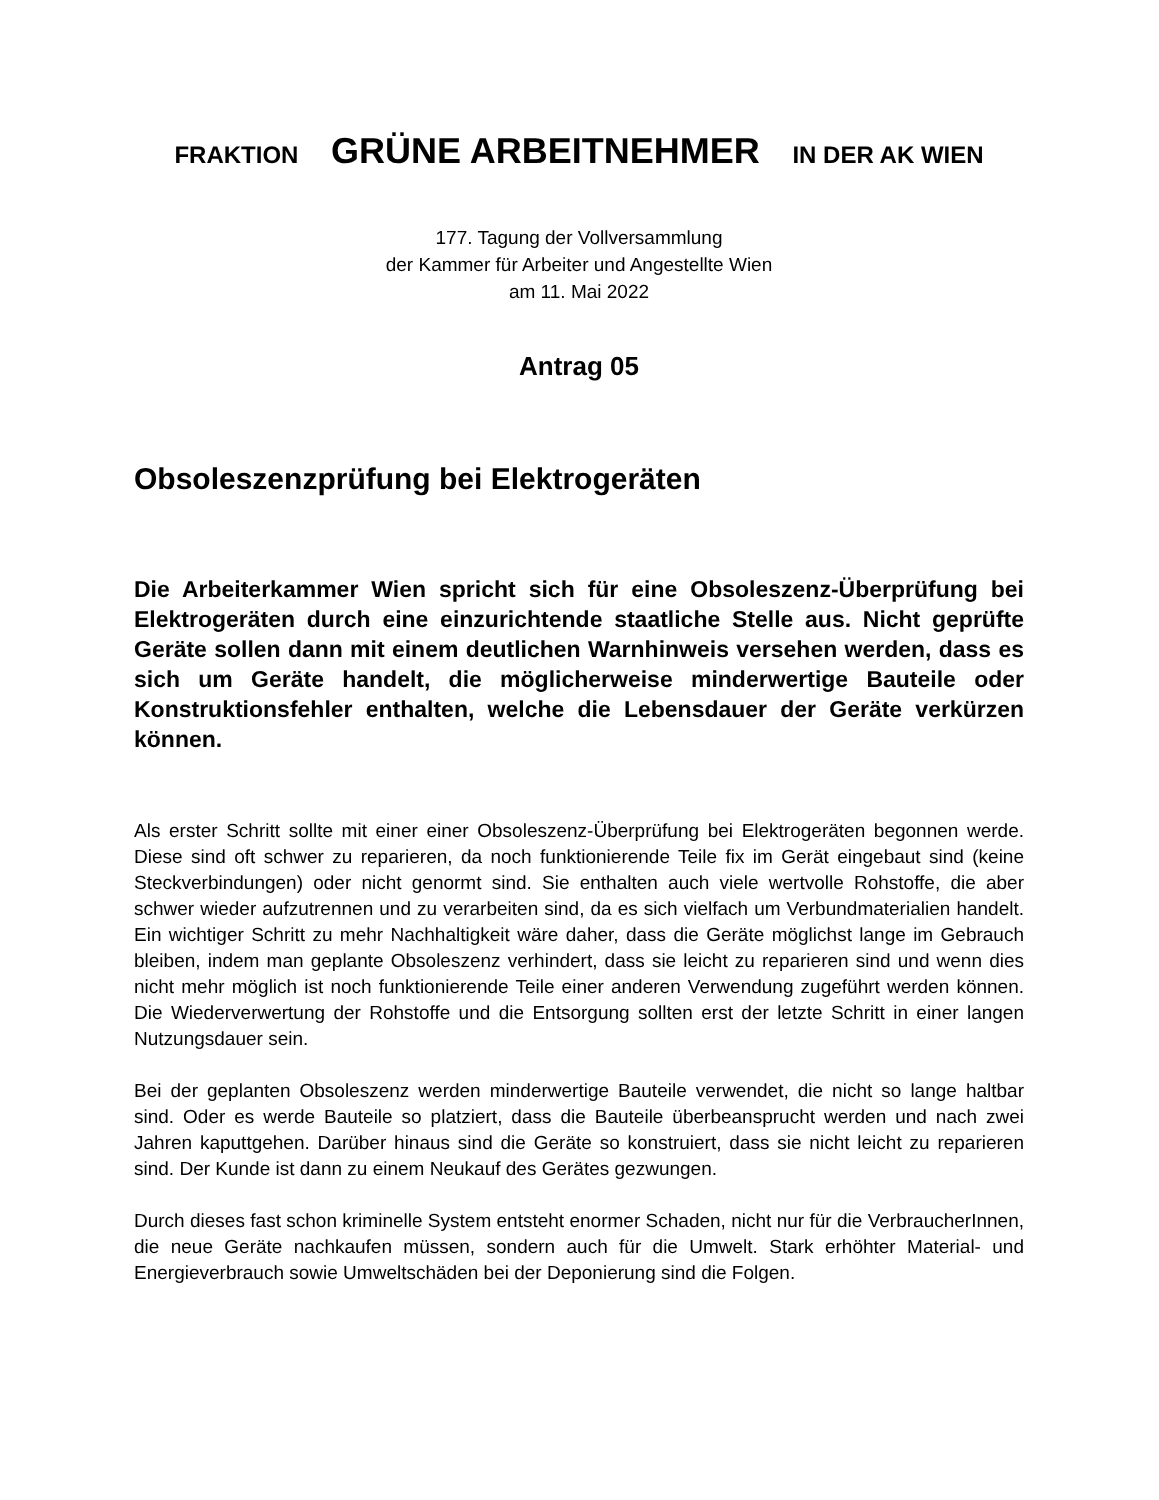FRAKTION GRÜNE ARBEITNEHMER IN DER AK WIEN
177. Tagung der Vollversammlung
der Kammer für Arbeiter und Angestellte Wien
am 11. Mai 2022
Antrag 05
Obsoleszenzprüfung bei Elektrogeräten
Die Arbeiterkammer Wien spricht sich für eine Obsoleszenz-Überprüfung bei Elektrogeräten durch eine einzurichtende staatliche Stelle aus. Nicht geprüfte Geräte sollen dann mit einem deutlichen Warnhinweis versehen werden, dass es sich um Geräte handelt, die möglicherweise minderwertige Bauteile oder Konstruktionsfehler enthalten, welche die Lebensdauer der Geräte verkürzen können.
Als erster Schritt sollte mit einer einer Obsoleszenz-Überprüfung bei Elektrogeräten begonnen werde. Diese sind oft schwer zu reparieren, da noch funktionierende Teile fix im Gerät eingebaut sind (keine Steckverbindungen) oder nicht genormt sind. Sie enthalten auch viele wertvolle Rohstoffe, die aber schwer wieder aufzutrennen und zu verarbeiten sind, da es sich vielfach um Verbundmaterialien handelt. Ein wichtiger Schritt zu mehr Nachhaltigkeit wäre daher, dass die Geräte möglichst lange im Gebrauch bleiben, indem man geplante Obsoleszenz verhindert, dass sie leicht zu reparieren sind und wenn dies nicht mehr möglich ist noch funktionierende Teile einer anderen Verwendung zugeführt werden können. Die Wiederverwertung der Rohstoffe und die Entsorgung sollten erst der letzte Schritt in einer langen Nutzungsdauer sein.
Bei der geplanten Obsoleszenz werden minderwertige Bauteile verwendet, die nicht so lange haltbar sind. Oder es werde Bauteile so platziert, dass die Bauteile überbeansprucht werden und nach zwei Jahren kaputtgehen. Darüber hinaus sind die Geräte so konstruiert, dass sie nicht leicht zu reparieren sind. Der Kunde ist dann zu einem Neukauf des Gerätes gezwungen.
Durch dieses fast schon kriminelle System entsteht enormer Schaden, nicht nur für die VerbraucherInnen, die neue Geräte nachkaufen müssen, sondern auch für die Umwelt. Stark erhöhter Material- und Energieverbrauch sowie Umweltschäden bei der Deponierung sind die Folgen.